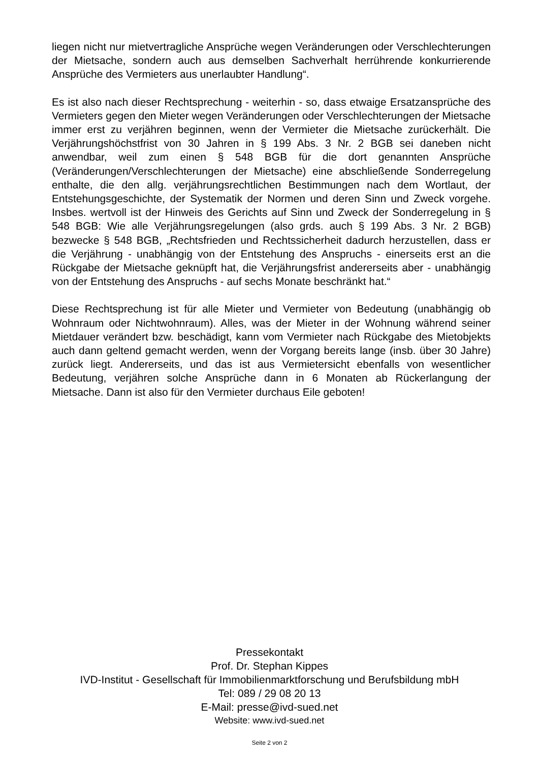liegen nicht nur mietvertragliche Ansprüche wegen Veränderungen oder Verschlechterungen der Mietsache, sondern auch aus demselben Sachverhalt herrührende konkurrierende Ansprüche des Vermieters aus unerlaubter Handlung“.
Es ist also nach dieser Rechtsprechung - weiterhin - so, dass etwaige Ersatzansprüche des Vermieters gegen den Mieter wegen Veränderungen oder Verschlechterungen der Mietsache immer erst zu verjähren beginnen, wenn der Vermieter die Mietsache zurückerhält. Die Verjährungshöchstfrist von 30 Jahren in § 199 Abs. 3 Nr. 2 BGB sei daneben nicht anwendbar, weil zum einen § 548 BGB für die dort genannten Ansprüche (Veränderungen/Verschlechterungen der Mietsache) eine abschließende Sonderregelung enthalte, die den allg. verjährungsrechtlichen Bestimmungen nach dem Wortlaut, der Entstehungsgeschichte, der Systematik der Normen und deren Sinn und Zweck vorgehe. Insbes. wertvoll ist der Hinweis des Gerichts auf Sinn und Zweck der Sonderregelung in § 548 BGB: Wie alle Verjährungsregelungen (also grds. auch § 199 Abs. 3 Nr. 2 BGB) bezwecke § 548 BGB, „Rechtsfrieden und Rechtssicherheit dadurch herzustellen, dass er die Verjährung - unabhängig von der Entstehung des Anspruchs - einerseits erst an die Rückgabe der Mietsache geknüpft hat, die Verjährungsfrist andererseits aber - unabhängig von der Entstehung des Anspruchs - auf sechs Monate beschränkt hat.“
Diese Rechtsprechung ist für alle Mieter und Vermieter von Bedeutung (unabhängig ob Wohnraum oder Nichtwohnraum). Alles, was der Mieter in der Wohnung während seiner Mietdauer verändert bzw. beschädigt, kann vom Vermieter nach Rückgabe des Mietobjekts auch dann geltend gemacht werden, wenn der Vorgang bereits lange (insb. über 30 Jahre) zurück liegt. Andererseits, und das ist aus Vermietersicht ebenfalls von wesentlicher Bedeutung, verjähren solche Ansprüche dann in 6 Monaten ab Rückerlangung der Mietsache. Dann ist also für den Vermieter durchaus Eile geboten!
Pressekontakt
Prof. Dr. Stephan Kippes
IVD-Institut - Gesellschaft für Immobilienmarktforschung und Berufsbildung mbH
Tel: 089 / 29 08 20 13
E-Mail: presse@ivd-sued.net
Website: www.ivd-sued.net
Seite 2 von 2